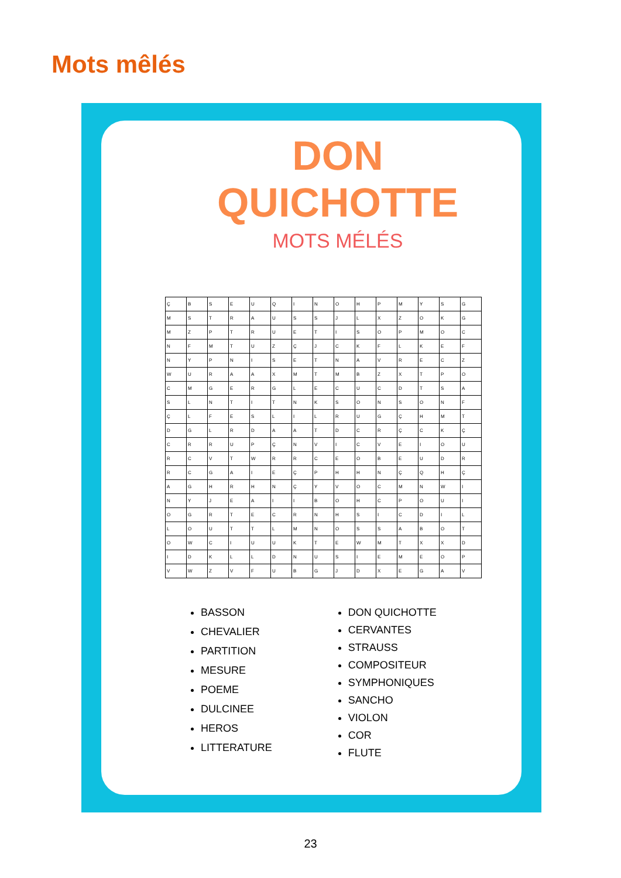Mots mêlés
DON
QUICHOTTE
MOTS MÉLÉS
| Ç | B | S | E | U | Q | I | N | O | H | P | M | Y | S | G |
| M | S | T | R | A | U | S | S | J | L | X | Z | O | K | G |
| M | Z | P | T | R | U | E | T | I | S | O | P | M | O | C |
| N | F | M | T | U | Z | Ç | J | C | K | F | L | K | E | F |
| N | Y | P | N | I | S | E | T | N | A | V | R | E | C | Z |
| W | U | R | A | A | X | M | T | M | B | Z | X | T | P | O |
| C | M | G | E | R | G | L | E | C | U | C | D | T | S | A |
| S | L | N | T | I | T | N | K | S | O | N | S | O | N | F |
| Ç | L | F | E | S | L | I | L | R | U | G | Ç | H | M | T |
| D | G | L | R | D | A | A | T | D | C | R | Ç | C | K | Ç |
| C | R | R | U | P | Ç | N | V | I | C | V | E | I | O | U |
| R | C | V | T | W | R | R | C | E | O | B | E | U | D | R |
| R | C | G | A | I | E | Ç | P | H | H | N | Ç | Q | H | Ç |
| A | G | H | R | H | N | Ç | Y | V | O | C | M | N | W | I |
| N | Y | J | E | A | I | I | B | O | H | C | P | O | U | I |
| O | G | R | T | E | C | R | N | H | S | I | C | D | I | L |
| L | O | U | T | T | L | M | N | O | S | S | A | B | O | T |
| O | W | C | I | U | U | K | T | E | W | M | T | X | X | D |
| I | D | K | L | L | D | N | U | S | I | E | M | E | O | P |
| V | W | Z | V | F | U | B | G | J | D | X | E | G | A | V |
BASSON
CHEVALIER
PARTITION
MESURE
POEME
DULCINEE
HEROS
LITTERATURE
DON QUICHOTTE
CERVANTES
STRAUSS
COMPOSITEUR
SYMPHONIQUES
SANCHO
VIOLON
COR
FLUTE
23